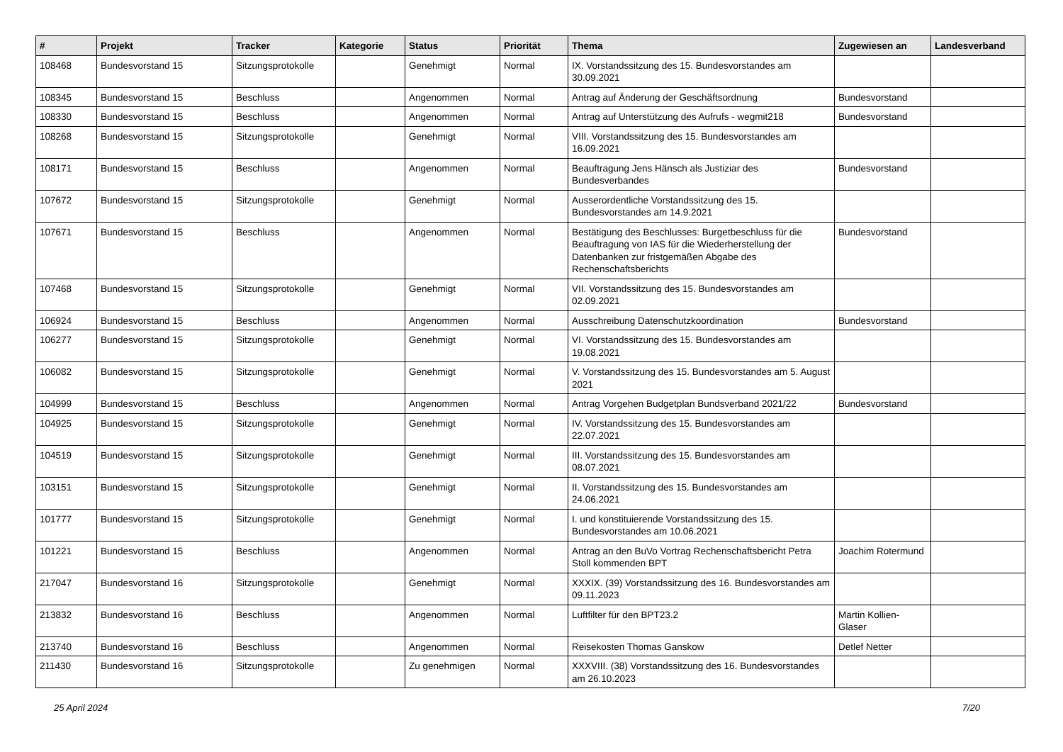| # | Projekt | Tracker | Kategorie | Status | Priorität | Thema | Zugewiesen an | Landesverband |
| --- | --- | --- | --- | --- | --- | --- | --- | --- |
| 108468 | Bundesvorstand 15 | Sitzungsprotokolle | | Genehmigt | Normal | IX. Vorstandssitzung des 15. Bundesvorstandes am 30.09.2021 | | |
| 108345 | Bundesvorstand 15 | Beschluss | | Angenommen | Normal | Antrag auf Änderung der Geschäftsordnung | Bundesvorstand | |
| 108330 | Bundesvorstand 15 | Beschluss | | Angenommen | Normal | Antrag auf Unterstützung des Aufrufs - wegmit218 | Bundesvorstand | |
| 108268 | Bundesvorstand 15 | Sitzungsprotokolle | | Genehmigt | Normal | VIII. Vorstandssitzung des 15. Bundesvorstandes am 16.09.2021 | | |
| 108171 | Bundesvorstand 15 | Beschluss | | Angenommen | Normal | Beauftragung Jens Hänsch als Justiziar des Bundesverbandes | Bundesvorstand | |
| 107672 | Bundesvorstand 15 | Sitzungsprotokolle | | Genehmigt | Normal | Ausserordentliche Vorstandssitzung des 15. Bundesvorstandes am 14.9.2021 | | |
| 107671 | Bundesvorstand 15 | Beschluss | | Angenommen | Normal | Bestätigung des Beschlusses: Burgetbeschluss für die Beauftragung von IAS für die Wiederherstellung der Datenbanken zur fristgemäßen Abgabe des Rechenschaftsberichts | Bundesvorstand | |
| 107468 | Bundesvorstand 15 | Sitzungsprotokolle | | Genehmigt | Normal | VII. Vorstandssitzung des 15. Bundesvorstandes am 02.09.2021 | | |
| 106924 | Bundesvorstand 15 | Beschluss | | Angenommen | Normal | Ausschreibung Datenschutzkoordination | Bundesvorstand | |
| 106277 | Bundesvorstand 15 | Sitzungsprotokolle | | Genehmigt | Normal | VI. Vorstandssitzung des 15. Bundesvorstandes am 19.08.2021 | | |
| 106082 | Bundesvorstand 15 | Sitzungsprotokolle | | Genehmigt | Normal | V. Vorstandssitzung des 15. Bundesvorstandes am 5. August 2021 | | |
| 104999 | Bundesvorstand 15 | Beschluss | | Angenommen | Normal | Antrag Vorgehen Budgetplan Bundsverband 2021/22 | Bundesvorstand | |
| 104925 | Bundesvorstand 15 | Sitzungsprotokolle | | Genehmigt | Normal | IV. Vorstandssitzung des 15. Bundesvorstandes am 22.07.2021 | | |
| 104519 | Bundesvorstand 15 | Sitzungsprotokolle | | Genehmigt | Normal | III. Vorstandssitzung des 15. Bundesvorstandes am 08.07.2021 | | |
| 103151 | Bundesvorstand 15 | Sitzungsprotokolle | | Genehmigt | Normal | II. Vorstandssitzung des 15. Bundesvorstandes am 24.06.2021 | | |
| 101777 | Bundesvorstand 15 | Sitzungsprotokolle | | Genehmigt | Normal | I. und konstituierende Vorstandssitzung des 15. Bundesvorstandes am 10.06.2021 | | |
| 101221 | Bundesvorstand 15 | Beschluss | | Angenommen | Normal | Antrag an den BuVo Vortrag Rechenschaftsbericht Petra Stoll kommenden BPT | Joachim Rotermund | |
| 217047 | Bundesvorstand 16 | Sitzungsprotokolle | | Genehmigt | Normal | XXXIX. (39) Vorstandssitzung des 16. Bundesvorstandes am 09.11.2023 | | |
| 213832 | Bundesvorstand 16 | Beschluss | | Angenommen | Normal | Luftfilter für den BPT23.2 | Martin Kollien-Glaser | |
| 213740 | Bundesvorstand 16 | Beschluss | | Angenommen | Normal | Reisekosten Thomas Ganskow | Detlef Netter | |
| 211430 | Bundesvorstand 16 | Sitzungsprotokolle | | Zu genehmigen | Normal | XXXVIII. (38) Vorstandssitzung des 16. Bundesvorstandes am 26.10.2023 | | |
25 April 2024 7/20